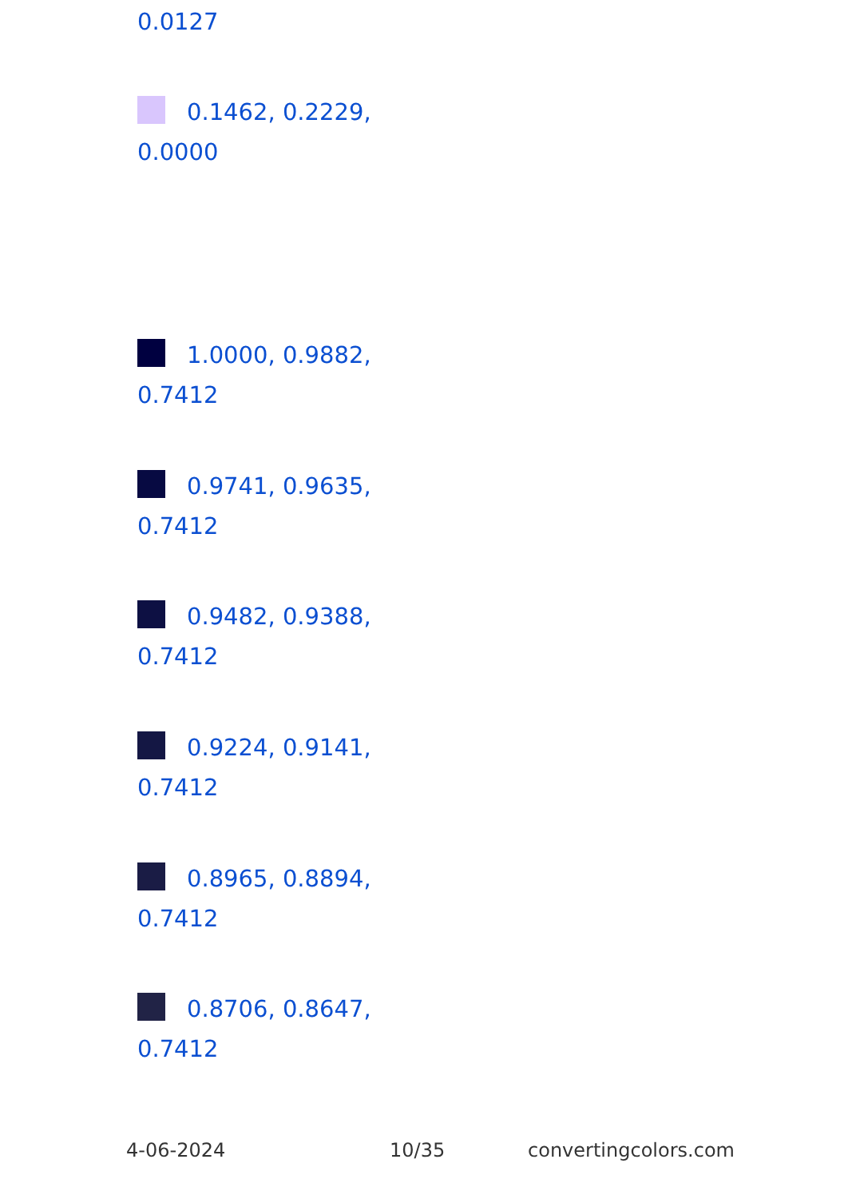0.0127
0.1462, 0.2229, 0.0000
1.0000, 0.9882, 0.7412
0.9741, 0.9635, 0.7412
0.9482, 0.9388, 0.7412
0.9224, 0.9141, 0.7412
0.8965, 0.8894, 0.7412
0.8706, 0.8647, 0.7412
4-06-2024 10/35 convertingcolors.com